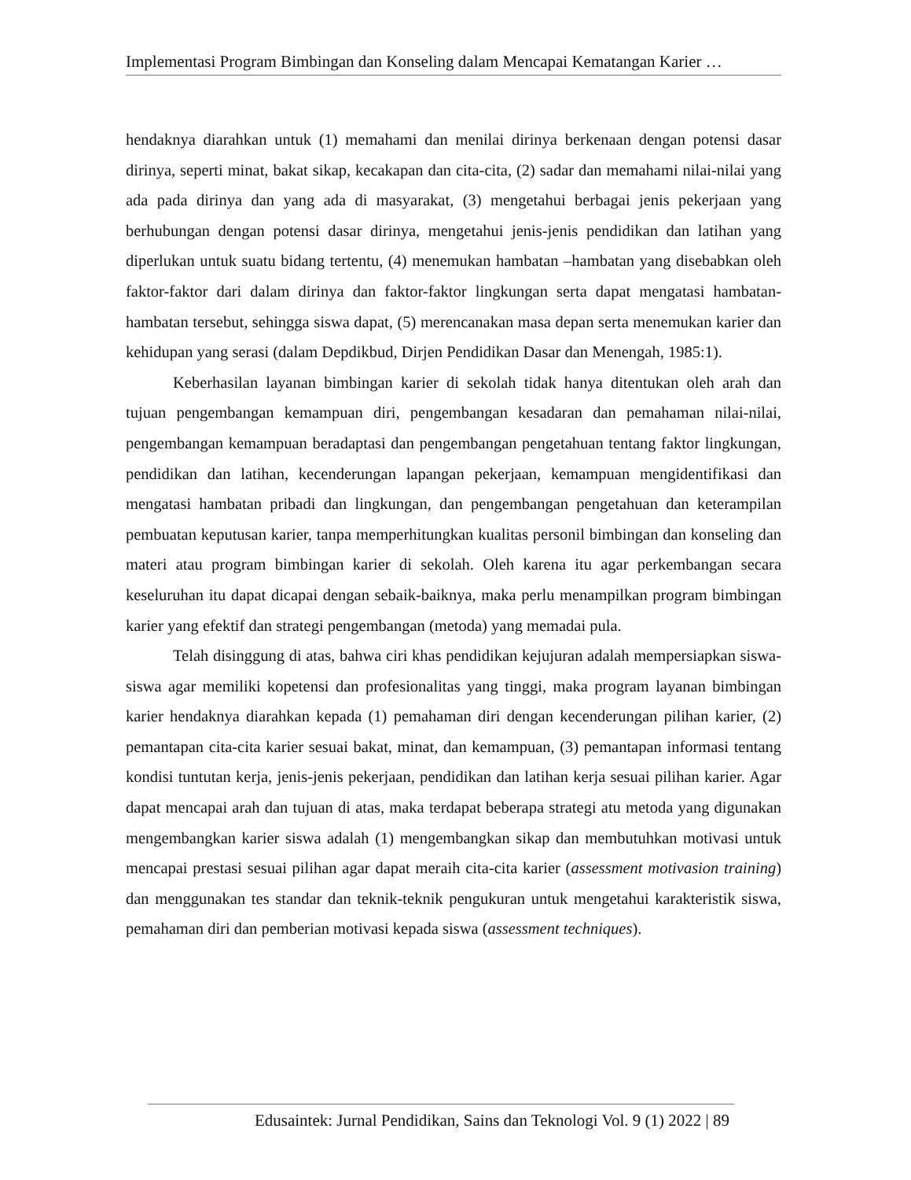Implementasi Program Bimbingan dan Konseling dalam Mencapai Kematangan Karier …
hendaknya diarahkan untuk (1) memahami dan menilai dirinya berkenaan dengan potensi dasar dirinya, seperti minat, bakat sikap, kecakapan dan cita-cita, (2) sadar dan memahami nilai-nilai yang ada pada dirinya dan yang ada di masyarakat, (3) mengetahui berbagai jenis pekerjaan yang berhubungan dengan potensi dasar dirinya, mengetahui jenis-jenis pendidikan dan latihan yang diperlukan untuk suatu bidang tertentu, (4) menemukan hambatan –hambatan yang disebabkan oleh faktor-faktor dari dalam dirinya dan faktor-faktor lingkungan serta dapat mengatasi hambatan-hambatan tersebut, sehingga siswa dapat, (5) merencanakan masa depan serta menemukan karier dan kehidupan yang serasi (dalam Depdikbud, Dirjen Pendidikan Dasar dan Menengah, 1985:1).
Keberhasilan layanan bimbingan karier di sekolah tidak hanya ditentukan oleh arah dan tujuan pengembangan kemampuan diri, pengembangan kesadaran dan pemahaman nilai-nilai, pengembangan kemampuan beradaptasi dan pengembangan pengetahuan tentang faktor lingkungan, pendidikan dan latihan, kecenderungan lapangan pekerjaan, kemampuan mengidentifikasi dan mengatasi hambatan pribadi dan lingkungan, dan pengembangan pengetahuan dan keterampilan pembuatan keputusan karier, tanpa memperhitungkan kualitas personil bimbingan dan konseling dan materi atau program bimbingan karier di sekolah. Oleh karena itu agar perkembangan secara keseluruhan itu dapat dicapai dengan sebaik-baiknya, maka perlu menampilkan program bimbingan karier yang efektif dan strategi pengembangan (metoda) yang memadai pula.
Telah disinggung di atas, bahwa ciri khas pendidikan kejujuran adalah mempersiapkan siswa-siswa agar memiliki kopetensi dan profesionalitas yang tinggi, maka program layanan bimbingan karier hendaknya diarahkan kepada (1) pemahaman diri dengan kecenderungan pilihan karier, (2) pemantapan cita-cita karier sesuai bakat, minat, dan kemampuan, (3) pemantapan informasi tentang kondisi tuntutan kerja, jenis-jenis pekerjaan, pendidikan dan latihan kerja sesuai pilihan karier. Agar dapat mencapai arah dan tujuan di atas, maka terdapat beberapa strategi atu metoda yang digunakan mengembangkan karier siswa adalah (1) mengembangkan sikap dan membutuhkan motivasi untuk mencapai prestasi sesuai pilihan agar dapat meraih cita-cita karier (assessment motivasion training) dan menggunakan tes standar dan teknik-teknik pengukuran untuk mengetahui karakteristik siswa, pemahaman diri dan pemberian motivasi kepada siswa (assessment techniques).
Edusaintek: Jurnal Pendidikan, Sains dan Teknologi Vol. 9 (1) 2022 | 89